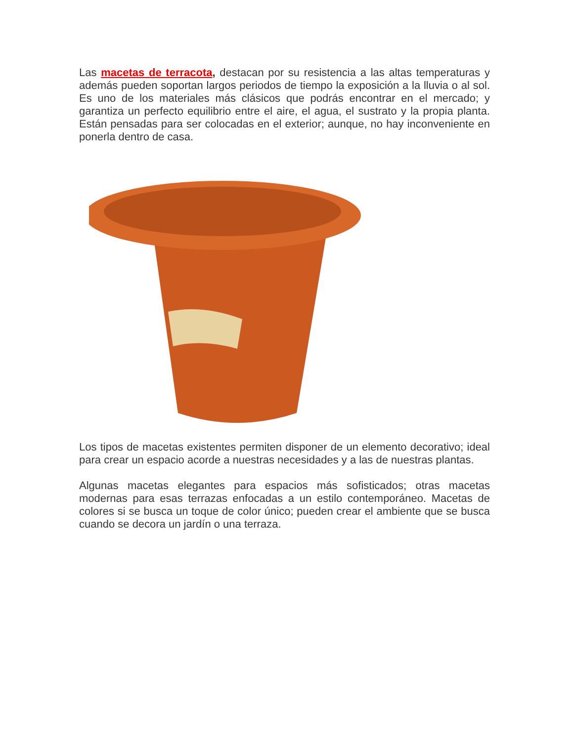Las macetas de terracota, destacan por su resistencia a las altas temperaturas y además pueden soportan largos periodos de tiempo la exposición a la lluvia o al sol. Es uno de los materiales más clásicos que podrás encontrar en el mercado; y garantiza un perfecto equilibrio entre el aire, el agua, el sustrato y la propia planta. Están pensadas para ser colocadas en el exterior; aunque, no hay inconveniente en ponerla dentro de casa.
Los tipos de macetas existentes permiten disponer de un elemento decorativo; ideal para crear un espacio acorde a nuestras necesidades y a las de nuestras plantas.
Algunas macetas elegantes para espacios más sofisticados; otras macetas modernas para esas terrazas enfocadas a un estilo contemporáneo. Macetas de colores si se busca un toque de color único; pueden crear el ambiente que se busca cuando se decora un jardín o una terraza.